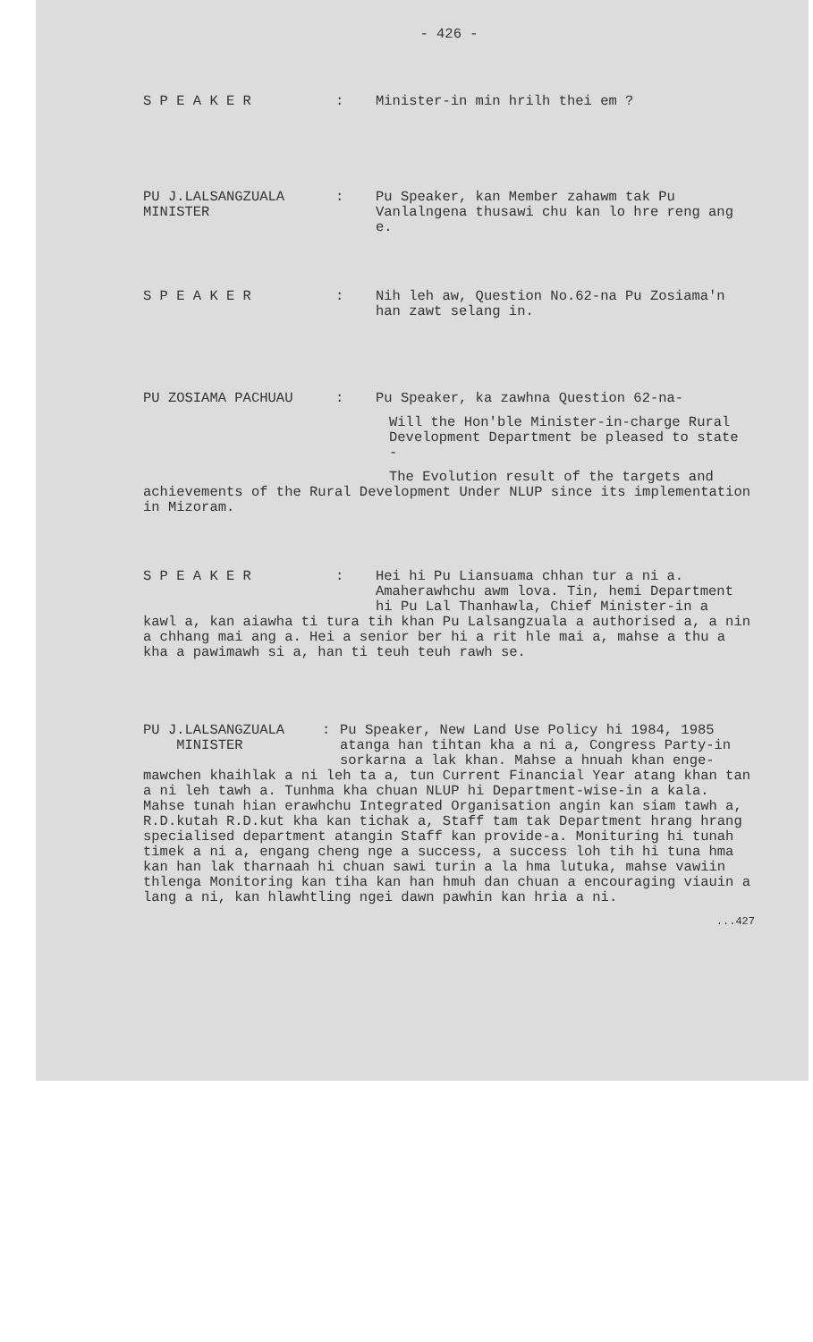- 426 -
S P E A K E R : Minister-in min hrilh thei em ?
PU J.LALSANGZUALA
MINISTER
: Pu Speaker, kan Member zahawm tak Pu Vanlalngena thusawi chu kan lo hre reng ang e.
S P E A K E R : Nih leh aw, Question No.62-na Pu Zosiama'n han zawt selang in.
PU ZOSIAMA PACHUAU : Pu Speaker, ka zawhna Question 62-na-
Will the Hon'ble Minister-in-charge Rural Development Department be pleased to state -
The Evolution result of the targets and achievements of the Rural Development Under NLUP since its implementation in Mizoram.
S P E A K E R : Hei hi Pu Liansuama chhan tur a ni a. Amaherawhchu awm lova. Tin, hemi Department hi Pu Lal Thanhawla, Chief Minister-in a
kawl a, kan aiawha ti tura tih khan Pu Lalsangzuala a authorised a, a nin a chhang mai ang a. Hei a senior ber hi a rit hle mai a, mahse a thu a kha a pawimawh si a, han ti teuh teuh rawh se.
PU J.LALSANGZUALA
MINISTER
: Pu Speaker, New Land Use Policy hi 1984, 1985 atanga han tihtan kha a ni a, Congress Party-in sorkarna a lak khan. Mahse a hnuah khan enge-
mawchen khaihlak a ni leh ta a, tun Current Financial Year atang khan tan a ni leh tawh a. Tunhma kha chuan NLUP hi Department-wise-in a kala. Mahse tunah hian erawhchu Integrated Organisation angin kan siam tawh a, R.D.kutah R.D.kut kha kan tichak a, Staff tam tak Department hrang hrang specialised department atangin Staff kan provide-a. Monituring hi tunah timek a ni a, engang cheng nge a success, a success loh tih hi tuna hma kan han lak tharnaah hi chuan sawi turin a la hma lutuka, mahse vawiin thlenga Monitoring kan tiha kan han hmuh dan chuan a encouraging viauin a lang a ni, kan hlawhtling ngei dawn pawhin kan hria a ni.
...427